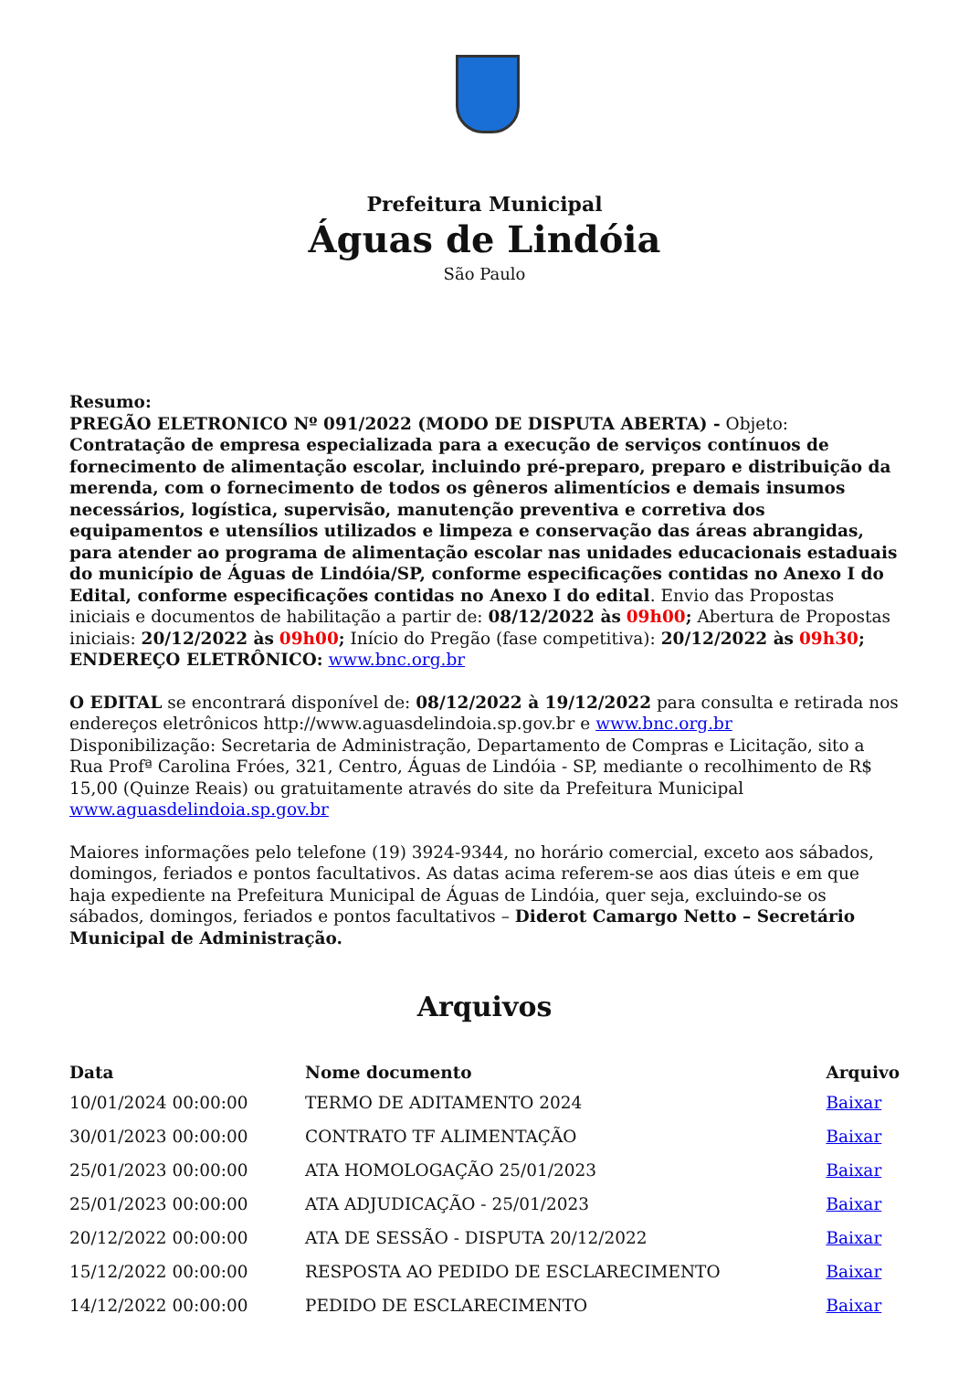Prefeitura Municipal
Águas de Lindóia
São Paulo
Resumo:
PREGÃO ELETRONICO Nº 091/2022 (MODO DE DISPUTA ABERTA) - Objeto: Contratação de empresa especializada para a execução de serviços contínuos de fornecimento de alimentação escolar, incluindo pré-preparo, preparo e distribuição da merenda, com o fornecimento de todos os gêneros alimentícios e demais insumos necessários, logística, supervisão, manutenção preventiva e corretiva dos equipamentos e utensílios utilizados e limpeza e conservação das áreas abrangidas, para atender ao programa de alimentação escolar nas unidades educacionais estaduais do município de Águas de Lindóia/SP, conforme especificações contidas no Anexo I do Edital, conforme especificações contidas no Anexo I do edital. Envio das Propostas iniciais e documentos de habilitação a partir de: 08/12/2022 às 09h00; Abertura de Propostas iniciais: 20/12/2022 às 09h00; Início do Pregão (fase competitiva): 20/12/2022 às 09h30; ENDEREÇO ELETRÔNICO: www.bnc.org.br
O EDITAL se encontrará disponível de: 08/12/2022 à 19/12/2022 para consulta e retirada nos endereços eletrônicos http://www.aguasdelindoia.sp.gov.br e www.bnc.org.br
Disponibilização: Secretaria de Administração, Departamento de Compras e Licitação, sito a Rua Profª Carolina Fróes, 321, Centro, Águas de Lindóia - SP, mediante o recolhimento de R$ 15,00 (Quinze Reais) ou gratuitamente através do site da Prefeitura Municipal www.aguasdelindoia.sp.gov.br
Maiores informações pelo telefone (19) 3924-9344, no horário comercial, exceto aos sábados, domingos, feriados e pontos facultativos. As datas acima referem-se aos dias úteis e em que haja expediente na Prefeitura Municipal de Águas de Lindóia, quer seja, excluindo-se os sábados, domingos, feriados e pontos facultativos – Diderot Camargo Netto – Secretário Municipal de Administração.
Arquivos
| Data | Nome documento | Arquivo |
| --- | --- | --- |
| 10/01/2024 00:00:00 | TERMO DE ADITAMENTO 2024 | Baixar |
| 30/01/2023 00:00:00 | CONTRATO TF ALIMENTAÇÃO | Baixar |
| 25/01/2023 00:00:00 | ATA HOMOLOGAÇÃO 25/01/2023 | Baixar |
| 25/01/2023 00:00:00 | ATA ADJUDICAÇÃO - 25/01/2023 | Baixar |
| 20/12/2022 00:00:00 | ATA DE SESSÃO - DISPUTA 20/12/2022 | Baixar |
| 15/12/2022 00:00:00 | RESPOSTA AO PEDIDO DE ESCLARECIMENTO | Baixar |
| 14/12/2022 00:00:00 | PEDIDO DE ESCLARECIMENTO | Baixar |